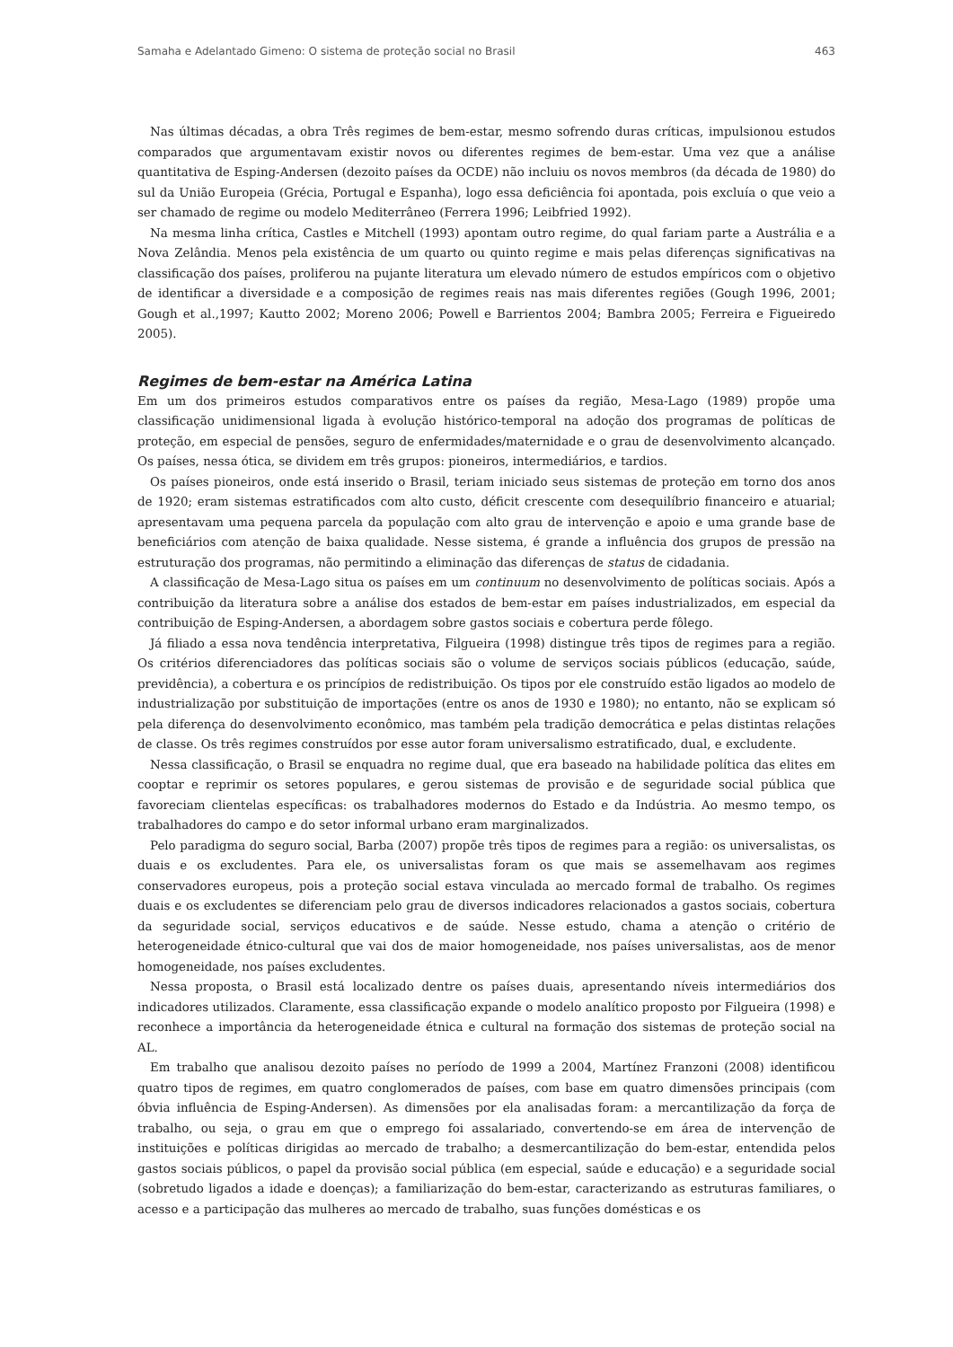Samaha e Adelantado Gimeno: O sistema de proteção social no Brasil 463
Nas últimas décadas, a obra Três regimes de bem-estar, mesmo sofrendo duras críticas, impulsionou estudos comparados que argumentavam existir novos ou diferentes regimes de bem-estar. Uma vez que a análise quantitativa de Esping-Andersen (dezoito países da OCDE) não incluiu os novos membros (da década de 1980) do sul da União Europeia (Grécia, Portugal e Espanha), logo essa deficiência foi apontada, pois excluía o que veio a ser chamado de regime ou modelo Mediterrâneo (Ferrera 1996; Leibfried 1992).
Na mesma linha crítica, Castles e Mitchell (1993) apontam outro regime, do qual fariam parte a Austrália e a Nova Zelândia. Menos pela existência de um quarto ou quinto regime e mais pelas diferenças significativas na classificação dos países, proliferou na pujante literatura um elevado número de estudos empíricos com o objetivo de identificar a diversidade e a composição de regimes reais nas mais diferentes regiões (Gough 1996, 2001; Gough et al.,1997; Kautto 2002; Moreno 2006; Powell e Barrientos 2004; Bambra 2005; Ferreira e Figueiredo 2005).
Regimes de bem-estar na América Latina
Em um dos primeiros estudos comparativos entre os países da região, Mesa-Lago (1989) propõe uma classificação unidimensional ligada à evolução histórico-temporal na adoção dos programas de políticas de proteção, em especial de pensões, seguro de enfermidades/maternidade e o grau de desenvolvimento alcançado. Os países, nessa ótica, se dividem em três grupos: pioneiros, intermediários, e tardios.
Os países pioneiros, onde está inserido o Brasil, teriam iniciado seus sistemas de proteção em torno dos anos de 1920; eram sistemas estratificados com alto custo, déficit crescente com desequilíbrio financeiro e atuarial; apresentavam uma pequena parcela da população com alto grau de intervenção e apoio e uma grande base de beneficiários com atenção de baixa qualidade. Nesse sistema, é grande a influência dos grupos de pressão na estruturação dos programas, não permitindo a eliminação das diferenças de status de cidadania.
A classificação de Mesa-Lago situa os países em um continuum no desenvolvimento de políticas sociais. Após a contribuição da literatura sobre a análise dos estados de bem-estar em países industrializados, em especial da contribuição de Esping-Andersen, a abordagem sobre gastos sociais e cobertura perde fôlego.
Já filiado a essa nova tendência interpretativa, Filgueira (1998) distingue três tipos de regimes para a região. Os critérios diferenciadores das políticas sociais são o volume de serviços sociais públicos (educação, saúde, previdência), a cobertura e os princípios de redistribuição. Os tipos por ele construído estão ligados ao modelo de industrialização por substituição de importações (entre os anos de 1930 e 1980); no entanto, não se explicam só pela diferença do desenvolvimento econômico, mas também pela tradição democrática e pelas distintas relações de classe. Os três regimes construídos por esse autor foram universalismo estratificado, dual, e excludente.
Nessa classificação, o Brasil se enquadra no regime dual, que era baseado na habilidade política das elites em cooptar e reprimir os setores populares, e gerou sistemas de provisão e de seguridade social pública que favoreciam clientelas específicas: os trabalhadores modernos do Estado e da Indústria. Ao mesmo tempo, os trabalhadores do campo e do setor informal urbano eram marginalizados.
Pelo paradigma do seguro social, Barba (2007) propõe três tipos de regimes para a região: os universalistas, os duais e os excludentes. Para ele, os universalistas foram os que mais se assemelhavam aos regimes conservadores europeus, pois a proteção social estava vinculada ao mercado formal de trabalho. Os regimes duais e os excludentes se diferenciam pelo grau de diversos indicadores relacionados a gastos sociais, cobertura da seguridade social, serviços educativos e de saúde. Nesse estudo, chama a atenção o critério de heterogeneidade étnico-cultural que vai dos de maior homogeneidade, nos países universalistas, aos de menor homogeneidade, nos países excludentes.
Nessa proposta, o Brasil está localizado dentre os países duais, apresentando níveis intermediários dos indicadores utilizados. Claramente, essa classificação expande o modelo analítico proposto por Filgueira (1998) e reconhece a importância da heterogeneidade étnica e cultural na formação dos sistemas de proteção social na AL.
Em trabalho que analisou dezoito países no período de 1999 a 2004, Martínez Franzoni (2008) identificou quatro tipos de regimes, em quatro conglomerados de países, com base em quatro dimensões principais (com óbvia influência de Esping-Andersen). As dimensões por ela analisadas foram: a mercantilização da força de trabalho, ou seja, o grau em que o emprego foi assalariado, convertendo-se em área de intervenção de instituições e políticas dirigidas ao mercado de trabalho; a desmercantilização do bem-estar, entendida pelos gastos sociais públicos, o papel da provisão social pública (em especial, saúde e educação) e a seguridade social (sobretudo ligados a idade e doenças); a familiarização do bem-estar, caracterizando as estruturas familiares, o acesso e a participação das mulheres ao mercado de trabalho, suas funções domésticas e os